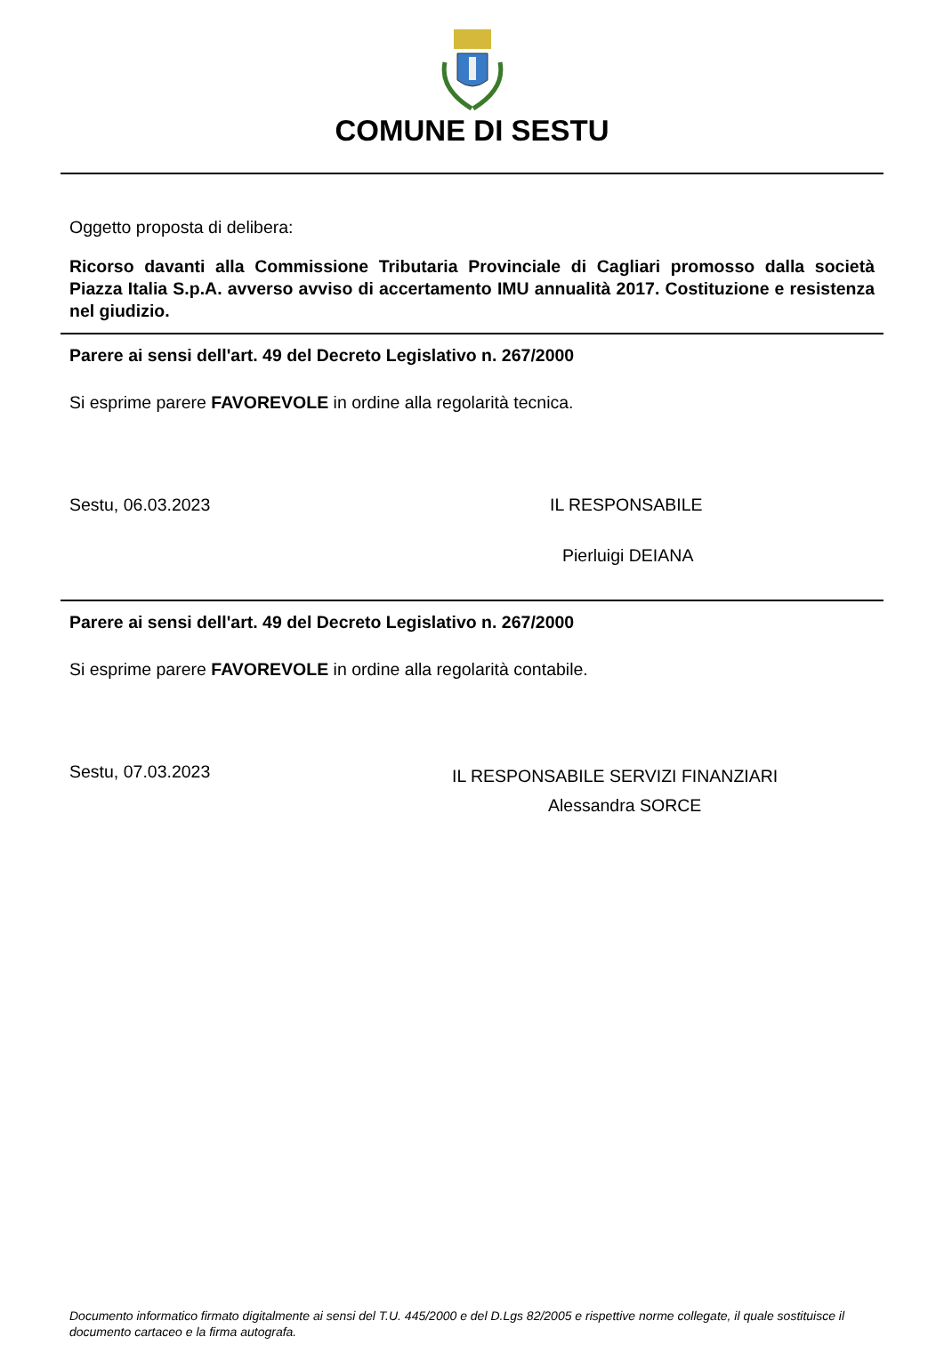COMUNE DI SESTU
Oggetto proposta di delibera:
Ricorso davanti alla Commissione Tributaria Provinciale di Cagliari promosso dalla società Piazza Italia S.p.A. avverso avviso di accertamento IMU annualità 2017. Costituzione e resistenza nel giudizio.
Parere ai sensi dell'art. 49 del Decreto Legislativo n. 267/2000
Si esprime parere FAVOREVOLE in ordine alla regolarità tecnica.
Sestu, 06.03.2023 IL RESPONSABILE
Pierluigi DEIANA
Parere ai sensi dell'art. 49 del Decreto Legislativo n. 267/2000
Si esprime parere FAVOREVOLE in ordine alla regolarità contabile.
Sestu, 07.03.2023
IL RESPONSABILE SERVIZI FINANZIARI
Alessandra SORCE
Documento informatico firmato digitalmente ai sensi del T.U. 445/2000 e del D.Lgs 82/2005 e rispettive norme collegate, il quale sostituisce il documento cartaceo e la firma autografa.